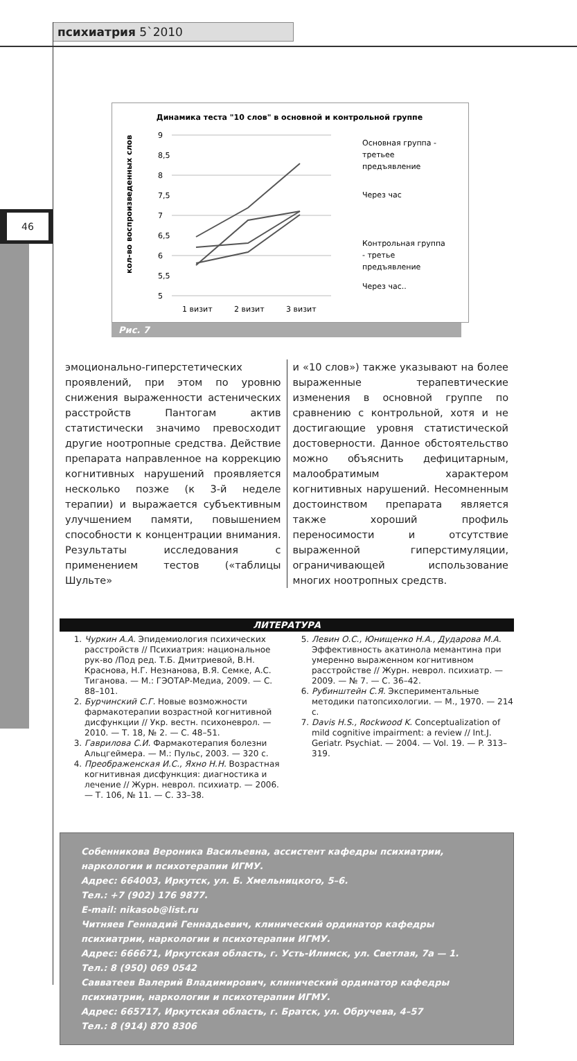46
психиатрия 5`2010
Динамика теста "10 слов" в основной и контрольной группе
9
8,5
8
7,5
7
6,5
6
5,5
5
1 визит
2 визит
3 визит
кол-во воспроизведенных слов
Основная группа -
третьее
предъявление
Через час
Контрольная группа
- третье
предъявление
Через час..
Рис. 7
эмоционально-гиперстетических проявлений, при этом по уровню снижения выраженности астенических расстройств Пантогам актив статистически значимо превосходит другие ноотропные средства. Действие препарата направленное на коррекцию когнитивных нарушений проявляется несколько позже (к 3-й неделе терапии) и выражается субъективным улучшением памяти, повышением способности к концентрации внимания. Результаты исследования с применением тестов («таблицы Шульте»
и «10 слов») также указывают на более выраженные терапевтические изменения в основной группе по сравнению с контрольной, хотя и не достигающие уровня статистической достоверности. Данное обстоятельство можно объяснить дефицитарным, малообратимым характером когнитивных нарушений. Несомненным достоинством препарата является также хороший профиль переносимости и отсутствие выраженной гиперстимуляции, ограничивающей использование многих ноотропных средств.
ЛИТЕРАТУРА
1. Чуркин А.А. Эпидемиология психических расстройств // Психиатрия: национальное рук-во /Под ред. Т.Б. Дмитриевой, В.Н. Краснова, Н.Г. Незнанова, В.Я. Семке, А.С. Тиганова. — М.: ГЭОТАР-Медиа, 2009. — С. 88–101.
2. Бурчинский С.Г. Новые возможности фармакотерапии возрастной когнитивной дисфункции // Укр. вестн. психоневрол. — 2010. — Т. 18, № 2. — С. 48–51.
3. Гаврилова С.И. Фармакотерапия болезни Альцгеймера. — М.: Пульс, 2003. — 320 с.
4. Преображенская И.С., Яхно Н.Н. Возрастная когнитивная дисфункция: диагностика и лечение // Журн. неврол. психиатр. — 2006. — Т. 106, № 11. — С. 33–38.
5. Левин О.С., Юнищенко Н.А., Дударова М.А. Эффективность акатинола мемантина при умеренно выраженном когнитивном расстройстве // Журн. неврол. психиатр. — 2009. — № 7. — С. 36–42.
6. Рубинштейн С.Я. Экспериментальные методики патопсихологии. — М., 1970. — 214 с.
7. Davis H.S., Rockwood K. Conceptualization of mild cognitive impairment: a review // Int.J. Geriatr. Psychiat. — 2004. — Vol. 19. — P. 313–319.
Собенникова Вероника Васильевна, ассистент кафедры психиатрии, наркологии и психотерапии ИГМУ.
Адрес: 664003, Иркутск, ул. Б. Хмельницкого, 5–6.
Тел.: +7 (902) 176 9877.
E-mail: nikasob@list.ru
Читняев Геннадий Геннадьевич, клинический ординатор кафедры психиатрии, наркологии и психотерапии ИГМУ.
Адрес: 666671, Иркутская область, г. Усть-Илимск, ул. Светлая, 7а — 1.
Тел.: 8 (950) 069 0542
Савватеев Валерий Владимирович, клинический ординатор кафедры психиатрии, наркологии и психотерапии ИГМУ.
Адрес: 665717, Иркутская область, г. Братск, ул. Обручева, 4–57
Тел.: 8 (914) 870 8306